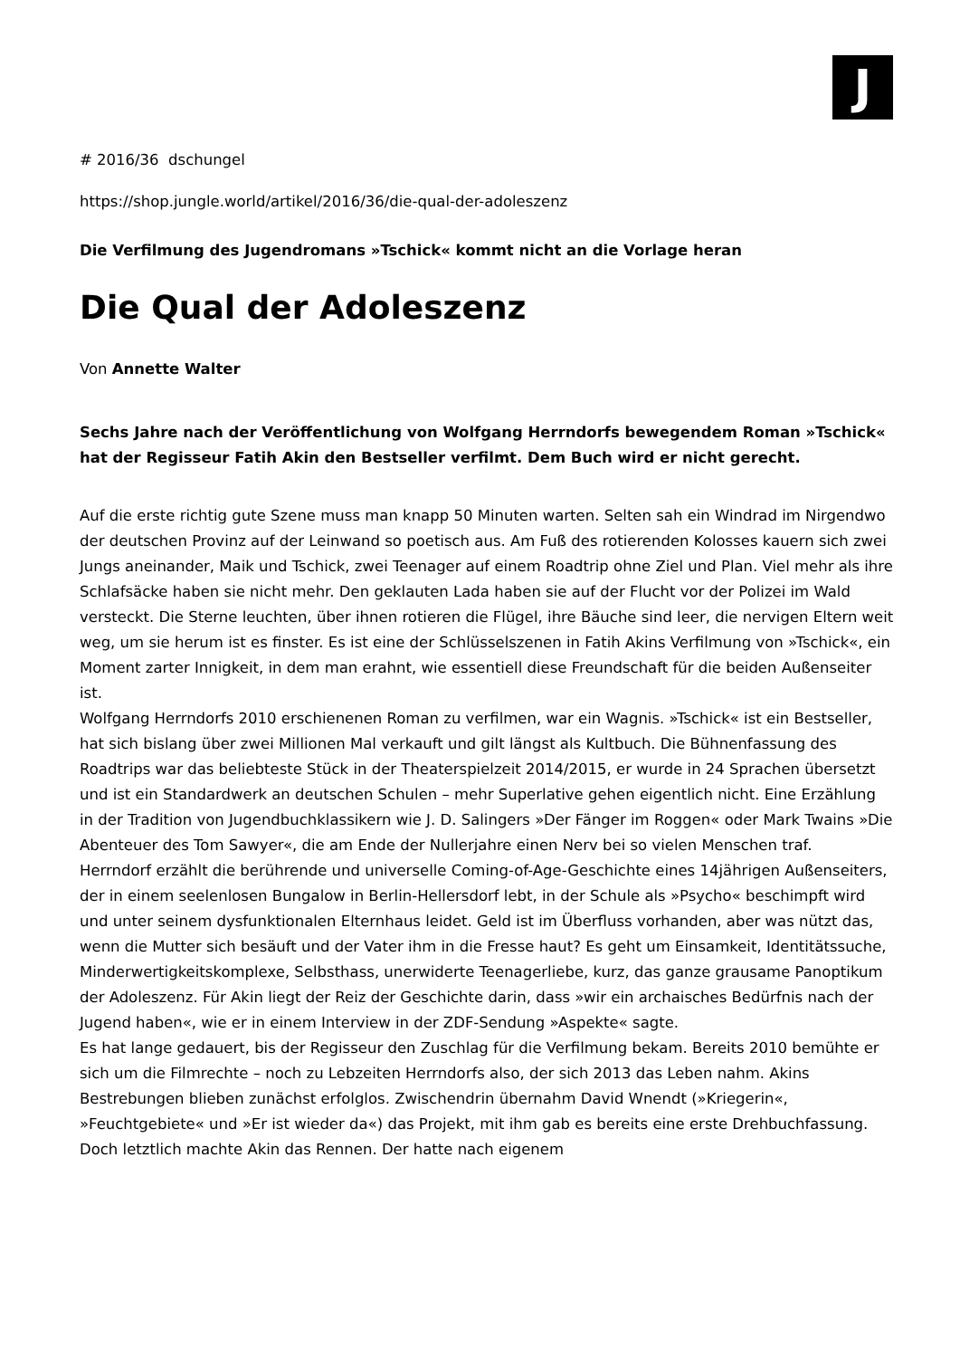J
# 2016/36 dschungel
https://shop.jungle.world/artikel/2016/36/die-qual-der-adoleszenz
Die Verfilmung des Jugendromans »Tschick« kommt nicht an die Vorlage heran
Die Qual der Adoleszenz
Von Annette Walter
Sechs Jahre nach der Veröffentlichung von Wolfgang Herrndorfs bewegendem Roman »Tschick« hat der Regisseur Fatih Akin den Bestseller verfilmt. Dem Buch wird er nicht gerecht.
Auf die erste richtig gute Szene muss man knapp 50 Minuten warten. Selten sah ein Windrad im Nirgendwo der deutschen Provinz auf der Leinwand so poetisch aus. Am Fuß des rotierenden Kolosses kauern sich zwei Jungs aneinander, Maik und Tschick, zwei Teenager auf einem Roadtrip ohne Ziel und Plan. Viel mehr als ihre Schlafsäcke haben sie nicht mehr. Den geklauten Lada haben sie auf der Flucht vor der Polizei im Wald versteckt. Die Sterne leuchten, über ihnen rotieren die Flügel, ihre Bäuche sind leer, die nervigen Eltern weit weg, um sie herum ist es finster. Es ist eine der Schlüsselszenen in Fatih Akins Verfilmung von »Tschick«, ein Moment zarter Innigkeit, in dem man erahnt, wie essentiell diese Freundschaft für die beiden Außenseiter ist.
Wolfgang Herrndorfs 2010 erschienenen Roman zu verfilmen, war ein Wagnis. »Tschick« ist ein Bestseller, hat sich bislang über zwei Millionen Mal verkauft und gilt längst als Kultbuch. Die Bühnenfassung des Roadtrips war das beliebteste Stück in der Theaterspielzeit 2014/2015, er wurde in 24 Sprachen übersetzt und ist ein Standardwerk an deutschen Schulen – mehr Superlative gehen eigentlich nicht. Eine Erzählung in der Tradition von Jugendbuchklassikern wie J. D. Salingers »Der Fänger im Roggen« oder Mark Twains »Die Abenteuer des Tom Sawyer«, die am Ende der Nullerjahre einen Nerv bei so vielen Menschen traf.
Herrndorf erzählt die berührende und universelle Coming-of-Age-Geschichte eines 14jährigen Außenseiters, der in einem seelenlosen Bungalow in Berlin-Hellersdorf lebt, in der Schule als »Psycho« beschimpft wird und unter seinem dysfunktionalen Elternhaus leidet. Geld ist im Überfluss vorhanden, aber was nützt das, wenn die Mutter sich besäuft und der Vater ihm in die Fresse haut? Es geht um Einsamkeit, Identitätssuche, Minderwertigkeitskomplexe, Selbsthass, unerwiderte Teenagerliebe, kurz, das ganze grausame Panoptikum der Adoleszenz. Für Akin liegt der Reiz der Geschichte darin, dass »wir ein archaisches Bedürfnis nach der Jugend haben«, wie er in einem Interview in der ZDF-Sendung »Aspekte« sagte.
Es hat lange gedauert, bis der Regisseur den Zuschlag für die Verfilmung bekam. Bereits 2010 bemühte er sich um die Filmrechte – noch zu Lebzeiten Herrndorfs also, der sich 2013 das Leben nahm. Akins Bestrebungen blieben zunächst erfolglos. Zwischendrin übernahm David Wnendt (»Kriegerin«, »Feuchtgebiete« und »Er ist wieder da«) das Projekt, mit ihm gab es bereits eine erste Drehbuchfassung. Doch letztlich machte Akin das Rennen. Der hatte nach eigenem